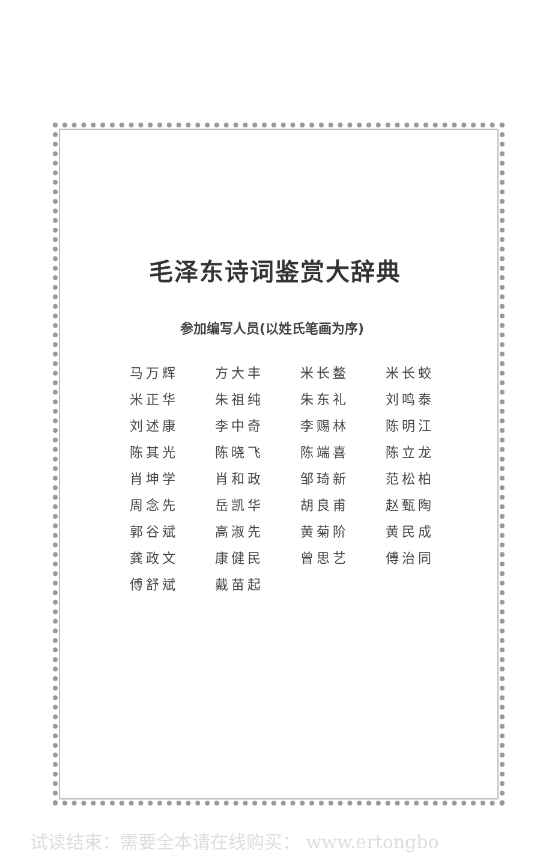毛泽东诗词鉴赏大辞典
参加编写人员(以姓氏笔画为序)
| 马万辉 | 方大丰 | 米长鳌 | 米长蛟 |
| 米正华 | 朱祖纯 | 朱东礼 | 刘鸣泰 |
| 刘述康 | 李中奇 | 李赐林 | 陈明江 |
| 陈其光 | 陈晓飞 | 陈端喜 | 陈立龙 |
| 肖坤学 | 肖和政 | 邹琦新 | 范松柏 |
| 周念先 | 岳凯华 | 胡良甫 | 赵甄陶 |
| 郭谷斌 | 高淑先 | 黄菊阶 | 黄民成 |
| 龚政文 | 康健民 | 曾思艺 | 傅治同 |
| 傅舒斌 | 戴苗起 | | |
试读结束：需要全本请在线购买： www.ertongbo